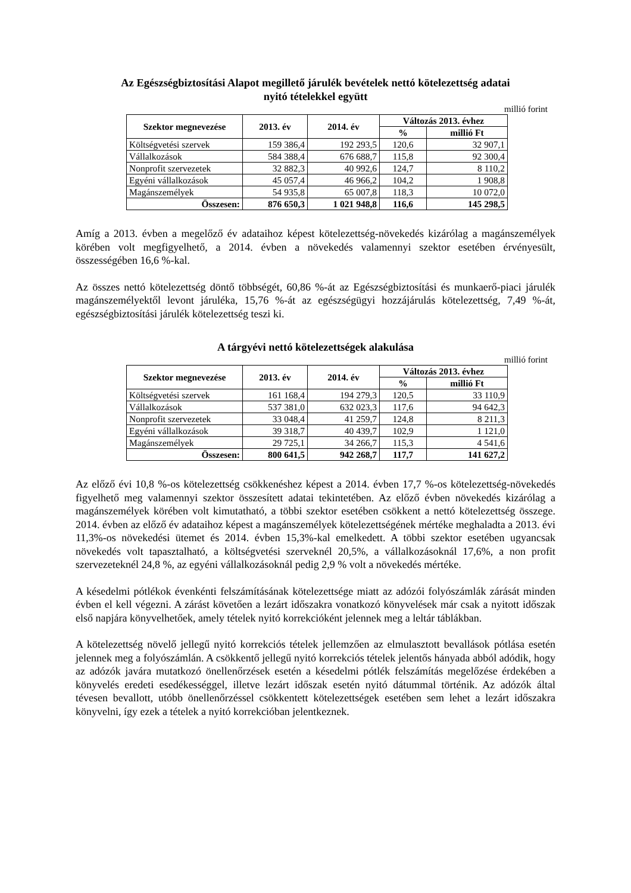Az Egészségbiztosítási Alapot megillető járulék bevételek nettó kötelezettség adatai
nyitó tételekkel együtt
millió forint
| Szektor megnevezése | 2013. év | 2014. év | Változás 2013. évhez | |
| --- | --- | --- | --- | --- |
| | | | % | millió Ft |
| Költségvetési szervek | 159 386,4 | 192 293,5 | 120,6 | 32 907,1 |
| Vállalkozások | 584 388,4 | 676 688,7 | 115,8 | 92 300,4 |
| Nonprofit szervezetek | 32 882,3 | 40 992,6 | 124,7 | 8 110,2 |
| Egyéni vállalkozások | 45 057,4 | 46 966,2 | 104,2 | 1 908,8 |
| Magánszemélyek | 54 935,8 | 65 007,8 | 118,3 | 10 072,0 |
| Összesen: | 876 650,3 | 1 021 948,8 | 116,6 | 145 298,5 |
Amíg a 2013. évben a megelőző év adataihoz képest kötelezettség-növekedés kizárólag a magánszemélyek körében volt megfigyelhető, a 2014. évben a növekedés valamennyi szektor esetében érvényesült, összességében 16,6 %-kal.
Az összes nettó kötelezettség döntő többségét, 60,86 %-át az Egészségbiztosítási és munkaerő-piaci járulék magánszemélyektől levont járuléka, 15,76 %-át az egészségügyi hozzájárulás kötelezettség, 7,49 %-át, egészségbiztosítási járulék kötelezettség teszi ki.
A tárgyévi nettó kötelezettségek alakulása
millió forint
| Szektor megnevezése | 2013. év | 2014. év | Változás 2013. évhez | |
| --- | --- | --- | --- | --- |
| | | | % | millió Ft |
| Költségvetési szervek | 161 168,4 | 194 279,3 | 120,5 | 33 110,9 |
| Vállalkozások | 537 381,0 | 632 023,3 | 117,6 | 94 642,3 |
| Nonprofit szervezetek | 33 048,4 | 41 259,7 | 124,8 | 8 211,3 |
| Egyéni vállalkozások | 39 318,7 | 40 439,7 | 102,9 | 1 121,0 |
| Magánszemélyek | 29 725,1 | 34 266,7 | 115,3 | 4 541,6 |
| Összesen: | 800 641,5 | 942 268,7 | 117,7 | 141 627,2 |
Az előző évi 10,8 %-os kötelezettség csökkenéshez képest a 2014. évben 17,7 %-os kötelezettség-növekedés figyelhető meg valamennyi szektor összesített adatai tekintetében. Az előző évben növekedés kizárólag a magánszemélyek körében volt kimutatható, a többi szektor esetében csökkent a nettó kötelezettség összege. 2014. évben az előző év adataihoz képest a magánszemélyek kötelezettségének mértéke meghaladta a 2013. évi 11,3%-os növekedési ütemet és 2014. évben 15,3%-kal emelkedett. A többi szektor esetében ugyancsak növekedés volt tapasztalható, a költségvetési szerveknél 20,5%, a vállalkozásoknál 17,6%, a non profit szervezeteknél 24,8 %, az egyéni vállalkozásoknál pedig 2,9 % volt a növekedés mértéke.
A késedelmi pótlékok évenkénti felszámításának kötelezettsége miatt az adózói folyószámlák zárását minden évben el kell végezni. A zárást követően a lezárt időszakra vonatkozó könyvelések már csak a nyitott időszak első napjára könyvelhetőek, amely tételek nyitó korrekcióként jelennek meg a leltár táblákban.
A kötelezettség növelő jellegű nyitó korrekciós tételek jellemzően az elmulasztott bevallások pótlása esetén jelennek meg a folyószámlán. A csökkentő jellegű nyitó korrekciós tételek jelentős hányada abból adódik, hogy az adózók javára mutatkozó önellenőrzések esetén a késedelmi pótlék felszámítás megelőzése érdekében a könyvelés eredeti esedékességgel, illetve lezárt időszak esetén nyitó dátummal történik. Az adózók által tévesen bevallott, utóbb önellenőrzéssel csökkentett kötelezettségek esetében sem lehet a lezárt időszakra könyvelni, így ezek a tételek a nyitó korrekcióban jelentkeznek.